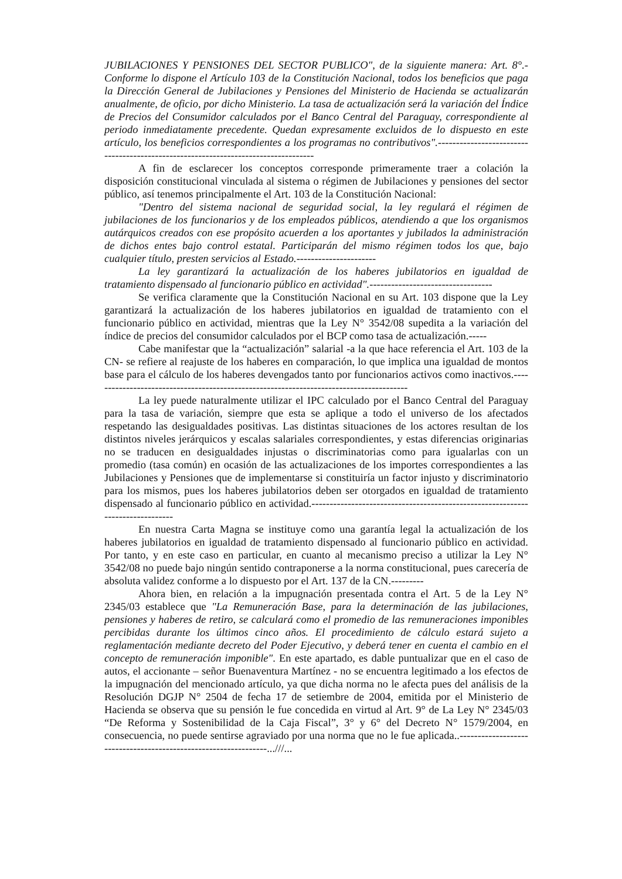JUBILACIONES Y PENSIONES DEL SECTOR PUBLICO", de la siguiente manera: Art. 8°.- Conforme lo dispone el Artículo 103 de la Constitución Nacional, todos los beneficios que paga la Dirección General de Jubilaciones y Pensiones del Ministerio de Hacienda se actualizarán anualmente, de oficio, por dicho Ministerio. La tasa de actualización será la variación del Índice de Precios del Consumidor calculados por el Banco Central del Paraguay, correspondiente al periodo inmediatamente precedente. Quedan expresamente excluidos de lo dispuesto en este artículo, los beneficios correspondientes a los programas no contributivos".-----------------------------------------------------------------------------------
A fin de esclarecer los conceptos corresponde primeramente traer a colación la disposición constitucional vinculada al sistema o régimen de Jubilaciones y pensiones del sector público, así tenemos principalmente el Art. 103 de la Constitución Nacional:
"Dentro del sistema nacional de seguridad social, la ley regulará el régimen de jubilaciones de los funcionarios y de los empleados públicos, atendiendo a que los organismos autárquicos creados con ese propósito acuerden a los aportantes y jubilados la administración de dichos entes bajo control estatal. Participarán del mismo régimen todos los que, bajo cualquier título, presten servicios al Estado.----------------------
La ley garantizará la actualización de los haberes jubilatorios en igualdad de tratamiento dispensado al funcionario público en actividad".----------------------------------
Se verifica claramente que la Constitución Nacional en su Art. 103 dispone que la Ley garantizará la actualización de los haberes jubilatorios en igualdad de tratamiento con el funcionario público en actividad, mientras que la Ley N° 3542/08 supedita a la variación del índice de precios del consumidor calculados por el BCP como tasa de actualización.-----
Cabe manifestar que la “actualización” salarial -a la que hace referencia el Art. 103 de la CN- se refiere al reajuste de los haberes en comparación, lo que implica una igualdad de montos base para el cálculo de los haberes devengados tanto por funcionarios activos como inactivos.----------------------------------------------------------------------------------------
La ley puede naturalmente utilizar el IPC calculado por el Banco Central del Paraguay para la tasa de variación, siempre que esta se aplique a todo el universo de los afectados respetando las desigualdades positivas. Las distintas situaciones de los actores resultan de los distintos niveles jerárquicos y escalas salariales correspondientes, y estas diferencias originarias no se traducen en desigualdades injustas o discriminatorias como para igualarlas con un promedio (tasa común) en ocasión de las actualizaciones de los importes correspondientes a las Jubilaciones y Pensiones que de implementarse si constituiría un factor injusto y discriminatorio para los mismos, pues los haberes jubilatorios deben ser otorgados en igualdad de tratamiento dispensado al funcionario público en actividad.-------------------------------------------------------------------------------
En nuestra Carta Magna se instituye como una garantía legal la actualización de los haberes jubilatorios en igualdad de tratamiento dispensado al funcionario público en actividad. Por tanto, y en este caso en particular, en cuanto al mecanismo preciso a utilizar la Ley N° 3542/08 no puede bajo ningún sentido contraponerse a la norma constitucional, pues carecería de absoluta validez conforme a lo dispuesto por el Art. 137 de la CN.---------
Ahora bien, en relación a la impugnación presentada contra el Art. 5 de la Ley N° 2345/03 establece que "La Remuneración Base, para la determinación de las jubilaciones, pensiones y haberes de retiro, se calculará como el promedio de las remuneraciones imponibles percibidas durante los últimos cinco años. El procedimiento de cálculo estará sujeto a reglamentación mediante decreto del Poder Ejecutivo, y deberá tener en cuenta el cambio en el concepto de remuneración imponible". En este apartado, es dable puntualizar que en el caso de autos, el accionante – señor Buenaventura Martínez - no se encuentra legitimado a los efectos de la impugnación del mencionado artículo, ya que dicha norma no le afecta pues del análisis de la Resolución DGJP N° 2504 de fecha 17 de setiembre de 2004, emitida por el Ministerio de Hacienda se observa que su pensión le fue concedida en virtud al Art. 9° de La Ley N° 2345/03 “De Reforma y Sostenibilidad de la Caja Fiscal”, 3° y 6° del Decreto N° 1579/2004, en consecuencia, no puede sentirse agraviado por una norma que no le fue aplicada..----------------------------------------------------------------...///...